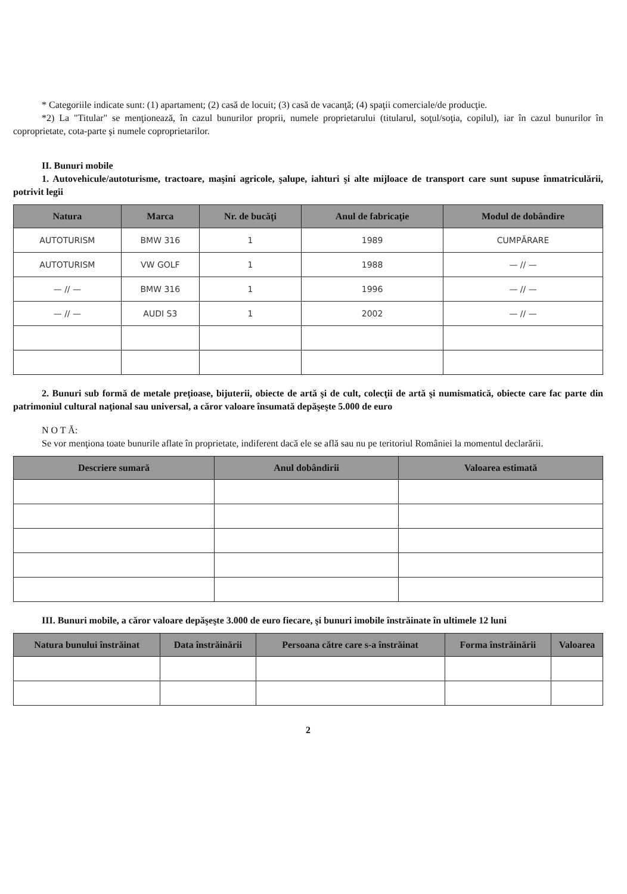* Categoriile indicate sunt: (1) apartament; (2) casă de locuit; (3) casă de vacanţă; (4) spaţii comerciale/de producţie.
*2) La "Titular" se menţionează, în cazul bunurilor proprii, numele proprietarului (titularul, soţul/soţia, copilul), iar în cazul bunurilor în coproprietate, cota-parte şi numele coproprietarilor.
II. Bunuri mobile
1. Autovehicule/autoturisme, tractoare, maşini agricole, şalupe, iahturi şi alte mijloace de transport care sunt supuse înmatriculării, potrivit legii
| Natura | Marca | Nr. de bucăţi | Anul de fabricaţie | Modul de dobândire |
| --- | --- | --- | --- | --- |
| AUTOTURISM | BMW 316 | 1 | 1989 | CUMPĂRARE |
| AUTOTURISM | VW GOLF | 1 | 1988 | — // — |
| — // — | BMW 316 | 1 | 1996 | — // — |
| — // — | AUDI S3 | 1 | 2002 | — // — |
2. Bunuri sub formă de metale preţioase, bijuterii, obiecte de artă şi de cult, colecţii de artă şi numismatică, obiecte care fac parte din patrimoniul cultural naţional sau universal, a căror valoare însumată depăşeşte 5.000 de euro
N O T Ă:
Se vor menţiona toate bunurile aflate în proprietate, indiferent dacă ele se află sau nu pe teritoriul României la momentul declarării.
| Descriere sumară | Anul dobândirii | Valoarea estimată |
| --- | --- | --- |
III. Bunuri mobile, a căror valoare depăşeşte 3.000 de euro fiecare, şi bunuri imobile înstrăinate în ultimele 12 luni
| Natura bunului înstrăinat | Data înstrăinării | Persoana către care s-a înstrăinat | Forma înstrăinării | Valoarea |
| --- | --- | --- | --- | --- |
2